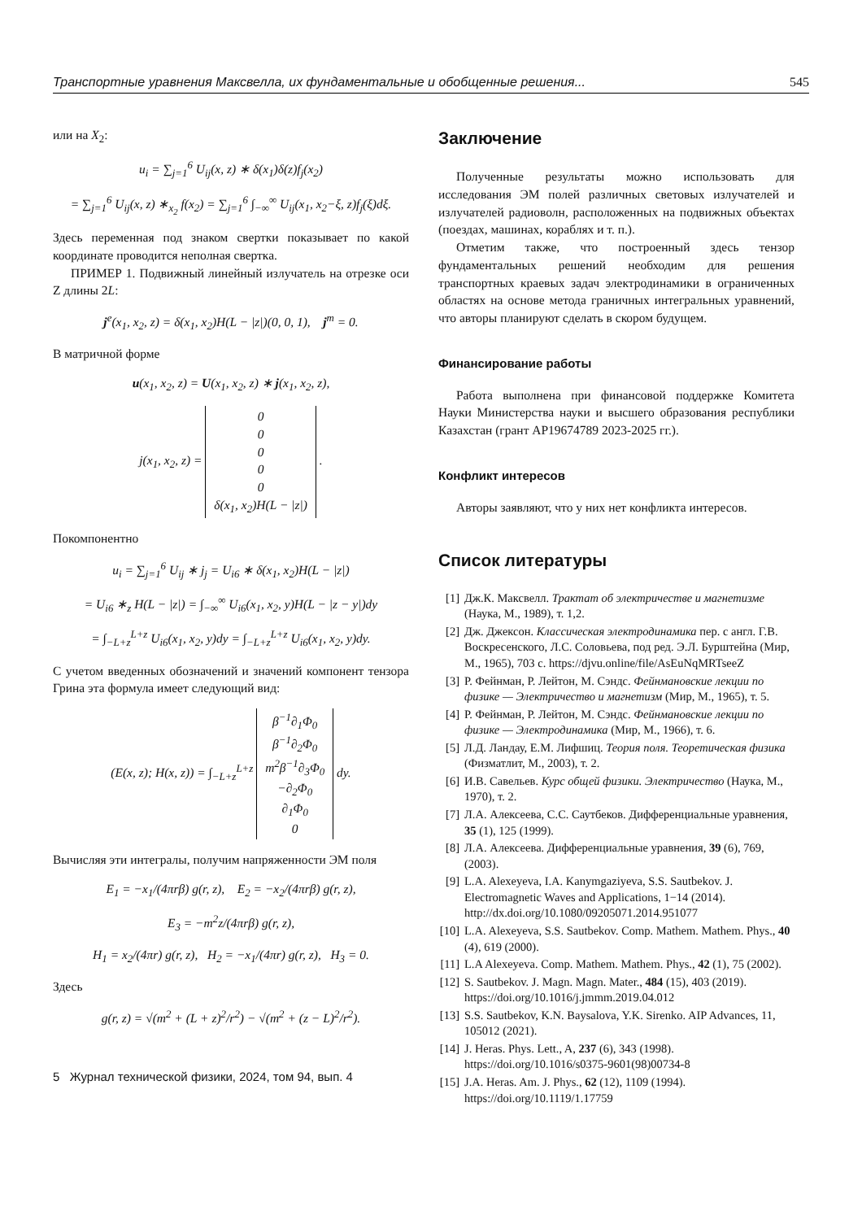Транспортные уравнения Максвелла, их фундаментальные и обобщенные решения... 545
или на X<sub>2</sub>:
u<sub>i</sub> = ∑<sub>j=1</sub><sup>6</sup> U<sub>ij</sub>(x, z) ∗ δ(x<sub>1</sub>)δ(z)f<sub>j</sub>(x<sub>2</sub>)
= ∑<sub>j=1</sub><sup>6</sup> U<sub>ij</sub>(x, z) ∗<sub>x<sub>2</sub></sub> f(x<sub>2</sub>) = ∑<sub>j=1</sub><sup>6</sup> ∫<sub>−∞</sub><sup>∞</sup> U<sub>ij</sub>(x<sub>1</sub>, x<sub>2</sub>−ξ, z)f<sub>j</sub>(ξ)dξ.
Здесь переменная под знаком свертки показывает по какой координате проводится неполная свертка.
ПРИМЕР 1. Подвижный линейный излучатель на отрезке оси Z длины 2L:
j<sup>e</sup>(x<sub>1</sub>, x<sub>2</sub>, z) = δ(x<sub>1</sub>, x<sub>2</sub>)H(L − |z|)(0, 0, 1), j<sup>m</sup> = 0.
В матричной форме
u(x<sub>1</sub>, x<sub>2</sub>, z) = U(x<sub>1</sub>, x<sub>2</sub>, z) ∗ j(x<sub>1</sub>, x<sub>2</sub>, z),
j(x<sub>1</sub>, x<sub>2</sub>, z) = 0
0
0
0
0
δ(x<sub>1</sub>, x<sub>2</sub>)H(L − |z|) .
Покомпонентно
u<sub>i</sub> = ∑<sub>j=1</sub><sup>6</sup> U<sub>ij</sub> ∗ j<sub>j</sub> = U<sub>i6</sub> ∗ δ(x<sub>1</sub>, x<sub>2</sub>)H(L − |z|)
= U<sub>i6</sub> ∗<sub>z</sub> H(L − |z|) = ∫<sub>−∞</sub><sup>∞</sup> U<sub>i6</sub>(x<sub>1</sub>, x<sub>2</sub>, y)H(L − |z − y|)dy
= ∫<sub>−L+z</sub><sup>L+z</sup> U<sub>i6</sub>(x<sub>1</sub>, x<sub>2</sub>, y)dy = ∫<sub>−L+z</sub><sup>L+z</sup> U<sub>i6</sub>(x<sub>1</sub>, x<sub>2</sub>, y)dy.
С учетом введенных обозначений и значений компонент тензора Грина эта формула имеет следующий вид:
(E(x, z); H(x, z)) = ∫<sub>−L+z</sub><sup>L+z</sup> β<sup>−1</sup>∂<sub>1</sub>Φ<sub>0</sub>
β<sup>−1</sup>∂<sub>2</sub>Φ<sub>0</sub>
m<sup>2</sup>β<sup>−1</sup>∂<sub>3</sub>Φ<sub>0</sub>
−∂<sub>2</sub>Φ<sub>0</sub>
∂<sub>1</sub>Φ<sub>0</sub>
0 dy.
Вычисляя эти интегралы, получим напряженности ЭМ поля
E<sub>1</sub> = −x<sub>1</sub>/(4πrβ) g(r, z), E<sub>2</sub> = −x<sub>2</sub>/(4πrβ) g(r, z),
E<sub>3</sub> = −m<sup>2</sup>z/(4πrβ) g(r, z),
H<sub>1</sub> = x<sub>2</sub>/(4πr) g(r, z), H<sub>2</sub> = −x<sub>1</sub>/(4πr) g(r, z), H<sub>3</sub> = 0.
Здесь
g(r, z) = √(m<sup>2</sup> + (L + z)<sup>2</sup>/r<sup>2</sup>) − √(m<sup>2</sup> + (z − L)<sup>2</sup>/r<sup>2</sup>).
5 Журнал технической физики, 2024, том 94, вып. 4
Заключение
Полученные результаты можно использовать для исследования ЭМ полей различных световых излучателей и излучателей радиоволн, расположенных на подвижных объектах (поездах, машинах, кораблях и т. п.).
Отметим также, что построенный здесь тензор фундаментальных решений необходим для решения транспортных краевых задач электродинамики в ограниченных областях на основе метода граничных интегральных уравнений, что авторы планируют сделать в скором будущем.
Финансирование работы
Работа выполнена при финансовой поддержке Комитета Науки Министерства науки и высшего образования республики Казахстан (грант AP19674789 2023-2025 гг.).
Конфликт интересов
Авторы заявляют, что у них нет конфликта интересов.
Список литературы
[1] Дж.К. Максвелл. Трактат об электричестве и магнетизме (Наука, М., 1989), т. 1,2.
[2] Дж. Джексон. Классическая электродинамика пер. с англ. Г.В. Воскресенского, Л.С. Соловьева, под ред. Э.Л. Бурштейна (Мир, М., 1965), 703 с. https://djvu.online/file/AsEuNqMRTseeZ
[3] Р. Фейнман, Р. Лейтон, М. Сэндс. Фейнмановские лекции по физике — Электричество и магнетизм (Мир, М., 1965), т. 5.
[4] Р. Фейнман, Р. Лейтон, М. Сэндс. Фейнмановские лекции по физике — Электродинамика (Мир, М., 1966), т. 6.
[5] Л.Д. Ландау, Е.М. Лифшиц. Теория поля. Теоретическая физика (Физматлит, М., 2003), т. 2.
[6] И.В. Савельев. Курс общей физики. Электричество (Наука, М., 1970), т. 2.
[7] Л.А. Алексеева, С.С. Саутбеков. Дифференциальные уравнения, 35 (1), 125 (1999).
[8] Л.А. Алексеева. Дифференциальные уравнения, 39 (6), 769, (2003).
[9] L.A. Alexeyeva, I.A. Kanymgaziyeva, S.S. Sautbekov. J. Electromagnetic Waves and Applications, 1−14 (2014). http://dx.doi.org/10.1080/09205071.2014.951077
[10] L.A. Alexeyeva, S.S. Sautbekov. Comp. Mathem. Mathem. Phys., 40 (4), 619 (2000).
[11] L.A Alexeyeva. Comp. Mathem. Mathem. Phys., 42 (1), 75 (2002).
[12] S. Sautbekov. J. Magn. Magn. Mater., 484 (15), 403 (2019). https://doi.org/10.1016/j.jmmm.2019.04.012
[13] S.S. Sautbekov, K.N. Baysalova, Y.K. Sirenko. AIP Advances, 11, 105012 (2021).
[14] J. Heras. Phys. Lett., A, 237 (6), 343 (1998). https://doi.org/10.1016/s0375-9601(98)00734-8
[15] J.A. Heras. Am. J. Phys., 62 (12), 1109 (1994). https://doi.org/10.1119/1.17759